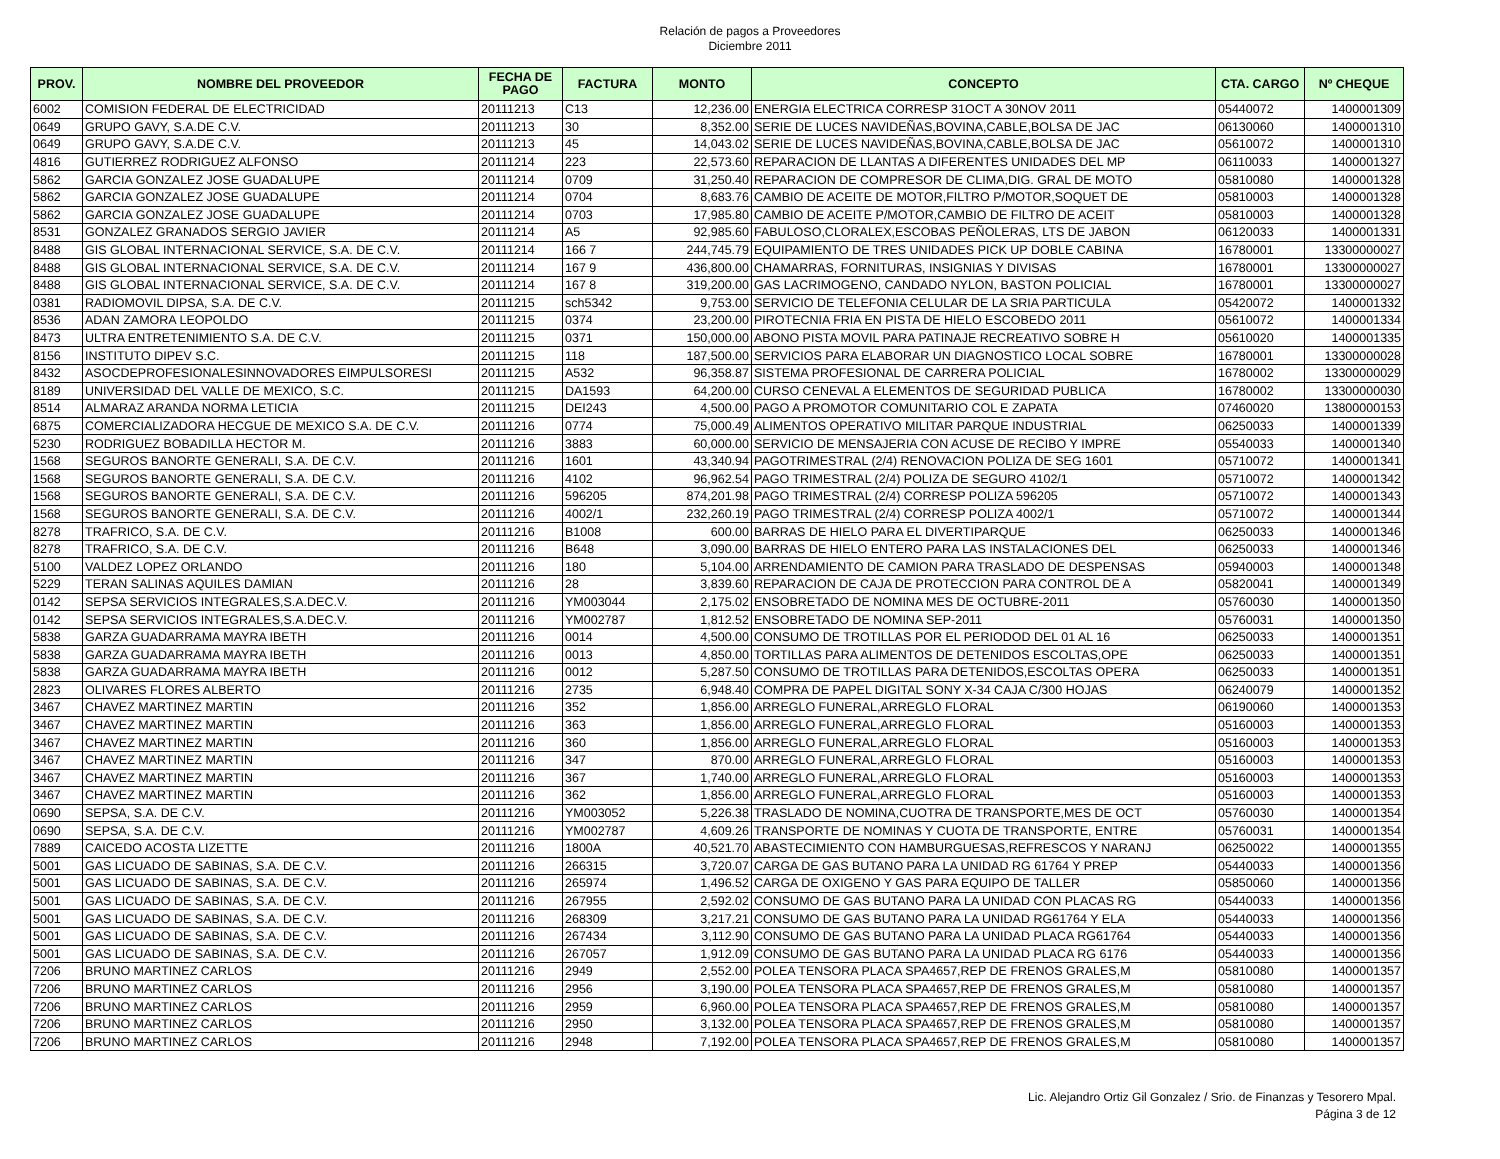Relación de pagos a Proveedores
Diciembre 2011
| PROV. | NOMBRE DEL PROVEEDOR | FECHA DE PAGO | FACTURA | MONTO | CONCEPTO | CTA. CARGO | Nº CHEQUE |
| --- | --- | --- | --- | --- | --- | --- | --- |
| 6002 | COMISION FEDERAL DE ELECTRICIDAD | 20111213 | C13 | 12,236.00 | ENERGIA ELECTRICA CORRESP 31OCT A 30NOV 2011 | 05440072 | 1400001309 |
| 0649 | GRUPO GAVY, S.A.DE C.V. | 20111213 | 30 | 8,352.00 | SERIE DE LUCES NAVIDEÑAS,BOVINA,CABLE,BOLSA DE JAC | 06130060 | 1400001310 |
| 0649 | GRUPO GAVY, S.A.DE C.V. | 20111213 | 45 | 14,043.02 | SERIE DE LUCES NAVIDEÑAS,BOVINA,CABLE,BOLSA DE JAC | 05610072 | 1400001310 |
| 4816 | GUTIERREZ RODRIGUEZ ALFONSO | 20111214 | 223 | 22,573.60 | REPARACION DE LLANTAS A DIFERENTES UNIDADES DEL MP | 06110033 | 1400001327 |
| 5862 | GARCIA GONZALEZ JOSE GUADALUPE | 20111214 | 0709 | 31,250.40 | REPARACION DE COMPRESOR DE CLIMA,DIG. GRAL DE MOTO | 05810080 | 1400001328 |
| 5862 | GARCIA GONZALEZ JOSE GUADALUPE | 20111214 | 0704 | 8,683.76 | CAMBIO DE ACEITE DE MOTOR,FILTRO P/MOTOR,SOQUET DE | 05810003 | 1400001328 |
| 5862 | GARCIA GONZALEZ JOSE GUADALUPE | 20111214 | 0703 | 17,985.80 | CAMBIO DE ACEITE P/MOTOR,CAMBIO DE FILTRO DE ACEIT | 05810003 | 1400001328 |
| 8531 | GONZALEZ GRANADOS SERGIO JAVIER | 20111214 | A5 | 92,985.60 | FABULOSO,CLORALEX,ESCOBAS PEÑOLERAS, LTS DE JABON | 06120033 | 1400001331 |
| 8488 | GIS GLOBAL INTERNACIONAL SERVICE, S.A. DE C.V. | 20111214 | 166 7 | 244,745.79 | EQUIPAMIENTO DE TRES UNIDADES PICK UP DOBLE CABINA | 16780001 | 13300000027 |
| 8488 | GIS GLOBAL INTERNACIONAL SERVICE, S.A. DE C.V. | 20111214 | 167 9 | 436,800.00 | CHAMARRAS, FORNITURAS, INSIGNIAS Y DIVISAS | 16780001 | 13300000027 |
| 8488 | GIS GLOBAL INTERNACIONAL SERVICE, S.A. DE C.V. | 20111214 | 167 8 | 319,200.00 | GAS LACRIMOGENO, CANDADO NYLON, BASTON POLICIAL | 16780001 | 13300000027 |
| 0381 | RADIOMOVIL DIPSA, S.A. DE C.V. | 20111215 | sch5342 | 9,753.00 | SERVICIO DE TELEFONIA CELULAR DE LA SRIA PARTICULA | 05420072 | 1400001332 |
| 8536 | ADAN ZAMORA LEOPOLDO | 20111215 | 0374 | 23,200.00 | PIROTECNIA FRIA EN PISTA DE HIELO ESCOBEDO 2011 | 05610072 | 1400001334 |
| 8473 | ULTRA ENTRETENIMIENTO S.A. DE C.V. | 20111215 | 0371 | 150,000.00 | ABONO PISTA MOVIL PARA PATINAJE RECREATIVO SOBRE H | 05610020 | 1400001335 |
| 8156 | INSTITUTO DIPEV S.C. | 20111215 | 118 | 187,500.00 | SERVICIOS PARA ELABORAR UN DIAGNOSTICO LOCAL SOBRE | 16780001 | 13300000028 |
| 8432 | ASOCDEPROFESIONALESINNOVADORES EIMPULSORESI | 20111215 | A532 | 96,358.87 | SISTEMA PROFESIONAL DE CARRERA POLICIAL | 16780002 | 13300000029 |
| 8189 | UNIVERSIDAD DEL VALLE DE MEXICO, S.C. | 20111215 | DA1593 | 64,200.00 | CURSO CENEVAL A ELEMENTOS DE SEGURIDAD PUBLICA | 16780002 | 13300000030 |
| 8514 | ALMARAZ ARANDA NORMA LETICIA | 20111215 | DEI243 | 4,500.00 | PAGO A PROMOTOR COMUNITARIO COL E ZAPATA | 07460020 | 13800000153 |
| 6875 | COMERCIALIZADORA HECGUE DE MEXICO S.A. DE C.V. | 20111216 | 0774 | 75,000.49 | ALIMENTOS OPERATIVO MILITAR PARQUE INDUSTRIAL | 06250033 | 1400001339 |
| 5230 | RODRIGUEZ BOBADILLA HECTOR M. | 20111216 | 3883 | 60,000.00 | SERVICIO DE MENSAJERIA CON ACUSE DE RECIBO Y IMPRE | 05540033 | 1400001340 |
| 1568 | SEGUROS BANORTE GENERALI, S.A. DE C.V. | 20111216 | 1601 | 43,340.94 | PAGOTRIMESTRAL (2/4) RENOVACION POLIZA DE SEG 1601 | 05710072 | 1400001341 |
| 1568 | SEGUROS BANORTE GENERALI, S.A. DE C.V. | 20111216 | 4102 | 96,962.54 | PAGO TRIMESTRAL (2/4) POLIZA DE SEGURO 4102/1 | 05710072 | 1400001342 |
| 1568 | SEGUROS BANORTE GENERALI, S.A. DE C.V. | 20111216 | 596205 | 874,201.98 | PAGO TRIMESTRAL (2/4) CORRESP POLIZA 596205 | 05710072 | 1400001343 |
| 1568 | SEGUROS BANORTE GENERALI, S.A. DE C.V. | 20111216 | 4002/1 | 232,260.19 | PAGO TRIMESTRAL (2/4) CORRESP POLIZA 4002/1 | 05710072 | 1400001344 |
| 8278 | TRAFRICO, S.A. DE C.V. | 20111216 | B1008 | 600.00 | BARRAS DE HIELO PARA EL DIVERTIPARQUE | 06250033 | 1400001346 |
| 8278 | TRAFRICO, S.A. DE C.V. | 20111216 | B648 | 3,090.00 | BARRAS DE HIELO ENTERO PARA LAS INSTALACIONES DEL | 06250033 | 1400001346 |
| 5100 | VALDEZ LOPEZ ORLANDO | 20111216 | 180 | 5,104.00 | ARRENDAMIENTO DE CAMION PARA TRASLADO DE DESPENSAS | 05940003 | 1400001348 |
| 5229 | TERAN SALINAS AQUILES DAMIAN | 20111216 | 28 | 3,839.60 | REPARACION DE CAJA DE PROTECCION PARA CONTROL DE A | 05820041 | 1400001349 |
| 0142 | SEPSA SERVICIOS INTEGRALES,S.A.DEC.V. | 20111216 | YM003044 | 2,175.02 | ENSOBRETADO DE NOMINA MES DE OCTUBRE-2011 | 05760030 | 1400001350 |
| 0142 | SEPSA SERVICIOS INTEGRALES,S.A.DEC.V. | 20111216 | YM002787 | 1,812.52 | ENSOBRETADO DE NOMINA SEP-2011 | 05760031 | 1400001350 |
| 5838 | GARZA GUADARRAMA MAYRA IBETH | 20111216 | 0014 | 4,500.00 | CONSUMO DE TROTILLAS POR EL PERIODOD DEL 01 AL 16 | 06250033 | 1400001351 |
| 5838 | GARZA GUADARRAMA MAYRA IBETH | 20111216 | 0013 | 4,850.00 | TORTILLAS PARA ALIMENTOS DE DETENIDOS ESCOLTAS,OPE | 06250033 | 1400001351 |
| 5838 | GARZA GUADARRAMA MAYRA IBETH | 20111216 | 0012 | 5,287.50 | CONSUMO DE TROTILLAS PARA DETENIDOS,ESCOLTAS OPERA | 06250033 | 1400001351 |
| 2823 | OLIVARES FLORES ALBERTO | 20111216 | 2735 | 6,948.40 | COMPRA DE PAPEL DIGITAL SONY X-34 CAJA C/300 HOJAS | 06240079 | 1400001352 |
| 3467 | CHAVEZ MARTINEZ MARTIN | 20111216 | 352 | 1,856.00 | ARREGLO FUNERAL,ARREGLO FLORAL | 06190060 | 1400001353 |
| 3467 | CHAVEZ MARTINEZ MARTIN | 20111216 | 363 | 1,856.00 | ARREGLO FUNERAL,ARREGLO FLORAL | 05160003 | 1400001353 |
| 3467 | CHAVEZ MARTINEZ MARTIN | 20111216 | 360 | 1,856.00 | ARREGLO FUNERAL,ARREGLO FLORAL | 05160003 | 1400001353 |
| 3467 | CHAVEZ MARTINEZ MARTIN | 20111216 | 347 | 870.00 | ARREGLO FUNERAL,ARREGLO FLORAL | 05160003 | 1400001353 |
| 3467 | CHAVEZ MARTINEZ MARTIN | 20111216 | 367 | 1,740.00 | ARREGLO FUNERAL,ARREGLO FLORAL | 05160003 | 1400001353 |
| 3467 | CHAVEZ MARTINEZ MARTIN | 20111216 | 362 | 1,856.00 | ARREGLO FUNERAL,ARREGLO FLORAL | 05160003 | 1400001353 |
| 0690 | SEPSA, S.A. DE C.V. | 20111216 | YM003052 | 5,226.38 | TRASLADO DE NOMINA,CUOTRA DE TRANSPORTE,MES DE OCT | 05760030 | 1400001354 |
| 0690 | SEPSA, S.A. DE C.V. | 20111216 | YM002787 | 4,609.26 | TRANSPORTE DE NOMINAS Y CUOTA DE TRANSPORTE, ENTRE | 05760031 | 1400001354 |
| 7889 | CAICEDO ACOSTA LIZETTE | 20111216 | 1800A | 40,521.70 | ABASTECIMIENTO CON HAMBURGUESAS,REFRESCOS Y NARANJ | 06250022 | 1400001355 |
| 5001 | GAS LICUADO DE SABINAS, S.A. DE C.V. | 20111216 | 266315 | 3,720.07 | CARGA DE GAS BUTANO PARA LA UNIDAD RG 61764 Y PREP | 05440033 | 1400001356 |
| 5001 | GAS LICUADO DE SABINAS, S.A. DE C.V. | 20111216 | 265974 | 1,496.52 | CARGA DE OXIGENO Y GAS PARA EQUIPO DE TALLER | 05850060 | 1400001356 |
| 5001 | GAS LICUADO DE SABINAS, S.A. DE C.V. | 20111216 | 267955 | 2,592.02 | CONSUMO DE GAS BUTANO PARA LA UNIDAD CON PLACAS RG | 05440033 | 1400001356 |
| 5001 | GAS LICUADO DE SABINAS, S.A. DE C.V. | 20111216 | 268309 | 3,217.21 | CONSUMO DE GAS BUTANO PARA LA UNIDAD RG61764 Y ELA | 05440033 | 1400001356 |
| 5001 | GAS LICUADO DE SABINAS, S.A. DE C.V. | 20111216 | 267434 | 3,112.90 | CONSUMO DE GAS BUTANO PARA LA UNIDAD PLACA RG61764 | 05440033 | 1400001356 |
| 5001 | GAS LICUADO DE SABINAS, S.A. DE C.V. | 20111216 | 267057 | 1,912.09 | CONSUMO DE GAS BUTANO PARA LA UNIDAD PLACA RG 6176 | 05440033 | 1400001356 |
| 7206 | BRUNO MARTINEZ CARLOS | 20111216 | 2949 | 2,552.00 | POLEA TENSORA PLACA SPA4657,REP DE FRENOS GRALES,M | 05810080 | 1400001357 |
| 7206 | BRUNO MARTINEZ CARLOS | 20111216 | 2956 | 3,190.00 | POLEA TENSORA PLACA SPA4657,REP DE FRENOS GRALES,M | 05810080 | 1400001357 |
| 7206 | BRUNO MARTINEZ CARLOS | 20111216 | 2959 | 6,960.00 | POLEA TENSORA PLACA SPA4657,REP DE FRENOS GRALES,M | 05810080 | 1400001357 |
| 7206 | BRUNO MARTINEZ CARLOS | 20111216 | 2950 | 3,132.00 | POLEA TENSORA PLACA SPA4657,REP DE FRENOS GRALES,M | 05810080 | 1400001357 |
| 7206 | BRUNO MARTINEZ CARLOS | 20111216 | 2948 | 7,192.00 | POLEA TENSORA PLACA SPA4657,REP DE FRENOS GRALES,M | 05810080 | 1400001357 |
Lic. Alejandro Ortiz Gil Gonzalez / Srio. de Finanzas y Tesorero Mpal.
Página 3 de 12